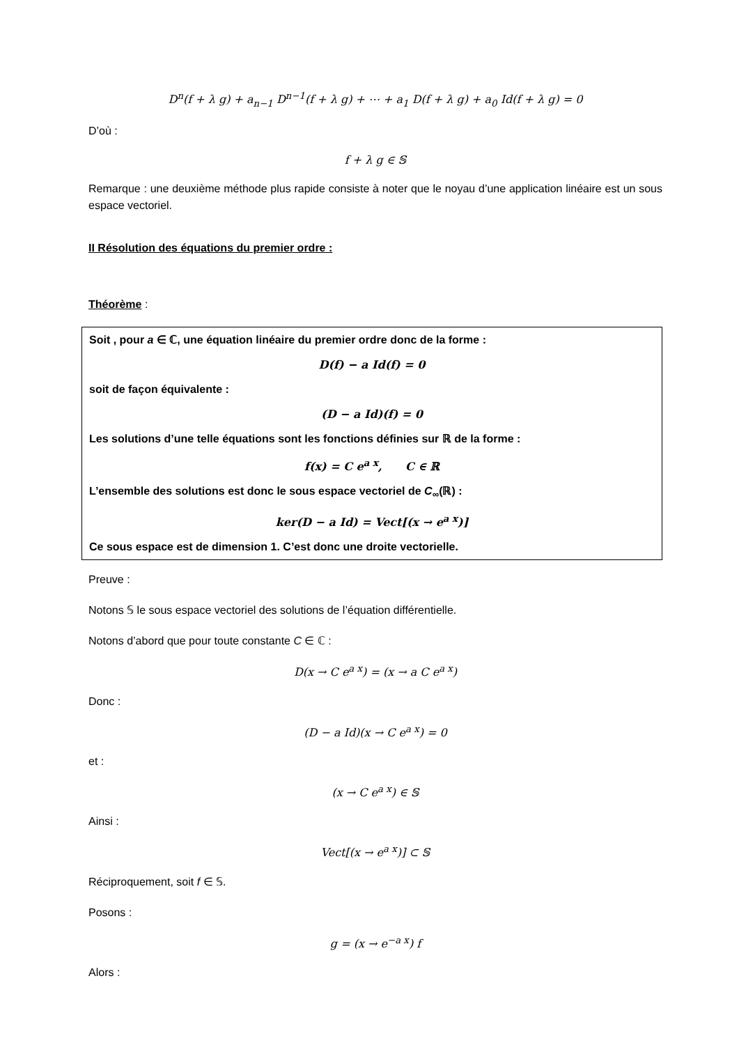D<sup>n</sup>(f + λ g) + a<sub>n−1</sub> D<sup>n−1</sup>(f + λ g) + ⋯ + a<sub>1</sub> D(f + λ g) + a<sub>0</sub> Id(f + λ g) = 0
D’où :
f + λ g ∈ 𝕊
Remarque : une deuxième méthode plus rapide consiste à noter que le noyau d’une application linéaire est un sous espace vectoriel.
II Résolution des équations du premier ordre :
Théorème :
Soit , pour a ∈ ℂ, une équation linéaire du premier ordre donc de la forme :
D(f) − a Id(f) = 0
soit de façon équivalente :
(D − a Id)(f) = 0
Les solutions d’une telle équations sont les fonctions définies sur ℝ de la forme :
f(x) = C e<sup>a x</sup>, C ∈ ℝ
L’ensemble des solutions est donc le sous espace vectoriel de C<sub>∞</sub>(ℝ) :
ker(D − a Id) = Vect[(x → e<sup>a x</sup>)]
Ce sous espace est de dimension 1. C’est donc une droite vectorielle.
Preuve :
Notons 𝕊 le sous espace vectoriel des solutions de l’équation différentielle.
Notons d’abord que pour toute constante C ∈ ℂ :
D(x → C e<sup>a x</sup>) = (x → a C e<sup>a x</sup>)
Donc :
(D − a Id)(x → C e<sup>a x</sup>) = 0
et :
(x → C e<sup>a x</sup>) ∈ 𝕊
Ainsi :
Vect[(x → e<sup>a x</sup>)] ⊂ 𝕊
Réciproquement, soit f ∈ 𝕊.
Posons :
g = (x → e<sup>−a x</sup>) f
Alors :